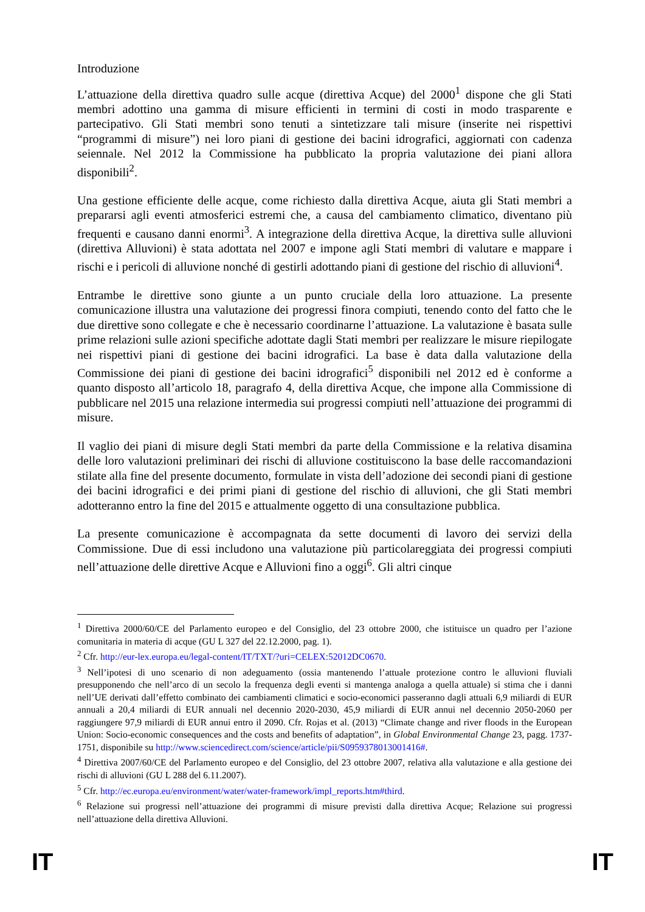Introduzione
L’attuazione della direttiva quadro sulle acque (direttiva Acque) del 2000<sup>1</sup> dispone che gli Stati membri adottino una gamma di misure efficienti in termini di costi in modo trasparente e partecipativo. Gli Stati membri sono tenuti a sintetizzare tali misure (inserite nei rispettivi “programmi di misure”) nei loro piani di gestione dei bacini idrografici, aggiornati con cadenza seiennale. Nel 2012 la Commissione ha pubblicato la propria valutazione dei piani allora disponibili<sup>2</sup>.
Una gestione efficiente delle acque, come richiesto dalla direttiva Acque, aiuta gli Stati membri a prepararsi agli eventi atmosferici estremi che, a causa del cambiamento climatico, diventano più frequenti e causano danni enormi<sup>3</sup>. A integrazione della direttiva Acque, la direttiva sulle alluvioni (direttiva Alluvioni) è stata adottata nel 2007 e impone agli Stati membri di valutare e mappare i rischi e i pericoli di alluvione nonché di gestirli adottando piani di gestione del rischio di alluvioni<sup>4</sup>.
Entrambe le direttive sono giunte a un punto cruciale della loro attuazione. La presente comunicazione illustra una valutazione dei progressi finora compiuti, tenendo conto del fatto che le due direttive sono collegate e che è necessario coordinarne l’attuazione. La valutazione è basata sulle prime relazioni sulle azioni specifiche adottate dagli Stati membri per realizzare le misure riepilogate nei rispettivi piani di gestione dei bacini idrografici. La base è data dalla valutazione della Commissione dei piani di gestione dei bacini idrografici<sup>5</sup> disponibili nel 2012 ed è conforme a quanto disposto all’articolo 18, paragrafo 4, della direttiva Acque, che impone alla Commissione di pubblicare nel 2015 una relazione intermedia sui progressi compiuti nell’attuazione dei programmi di misure.
Il vaglio dei piani di misure degli Stati membri da parte della Commissione e la relativa disamina delle loro valutazioni preliminari dei rischi di alluvione costituiscono la base delle raccomandazioni stilate alla fine del presente documento, formulate in vista dell’adozione dei secondi piani di gestione dei bacini idrografici e dei primi piani di gestione del rischio di alluvioni, che gli Stati membri adotteranno entro la fine del 2015 e attualmente oggetto di una consultazione pubblica.
La presente comunicazione è accompagnata da sette documenti di lavoro dei servizi della Commissione. Due di essi includono una valutazione più particolareggiata dei progressi compiuti nell’attuazione delle direttive Acque e Alluvioni fino a oggi<sup>6</sup>. Gli altri cinque
<sup>1</sup> Direttiva 2000/60/CE del Parlamento europeo e del Consiglio, del 23 ottobre 2000, che istituisce un quadro per l’azione comunitaria in materia di acque (GU L 327 del 22.12.2000, pag. 1).
<sup>2</sup> Cfr. http://eur-lex.europa.eu/legal-content/IT/TXT/?uri=CELEX:52012DC0670.
<sup>3</sup> Nell’ipotesi di uno scenario di non adeguamento (ossia mantenendo l’attuale protezione contro le alluvioni fluviali presupponendo che nell’arco di un secolo la frequenza degli eventi si mantenga analoga a quella attuale) si stima che i danni nell’UE derivati dall’effetto combinato dei cambiamenti climatici e socio-economici passeranno dagli attuali 6,9 miliardi di EUR annuali a 20,4 miliardi di EUR annuali nel decennio 2020-2030, 45,9 miliardi di EUR annui nel decennio 2050-2060 per raggiungere 97,9 miliardi di EUR annui entro il 2090. Cfr. Rojas et al. (2013) “Climate change and river floods in the European Union: Socio-economic consequences and the costs and benefits of adaptation”, in Global Environmental Change 23, pagg. 1737-1751, disponibile su http://www.sciencedirect.com/science/article/pii/S0959378013001416#.
<sup>4</sup> Direttiva 2007/60/CE del Parlamento europeo e del Consiglio, del 23 ottobre 2007, relativa alla valutazione e alla gestione dei rischi di alluvioni (GU L 288 del 6.11.2007).
<sup>5</sup> Cfr. http://ec.europa.eu/environment/water/water-framework/impl_reports.htm#third.
<sup>6</sup> Relazione sui progressi nell’attuazione dei programmi di misure previsti dalla direttiva Acque; Relazione sui progressi nell’attuazione della direttiva Alluvioni.
IT IT